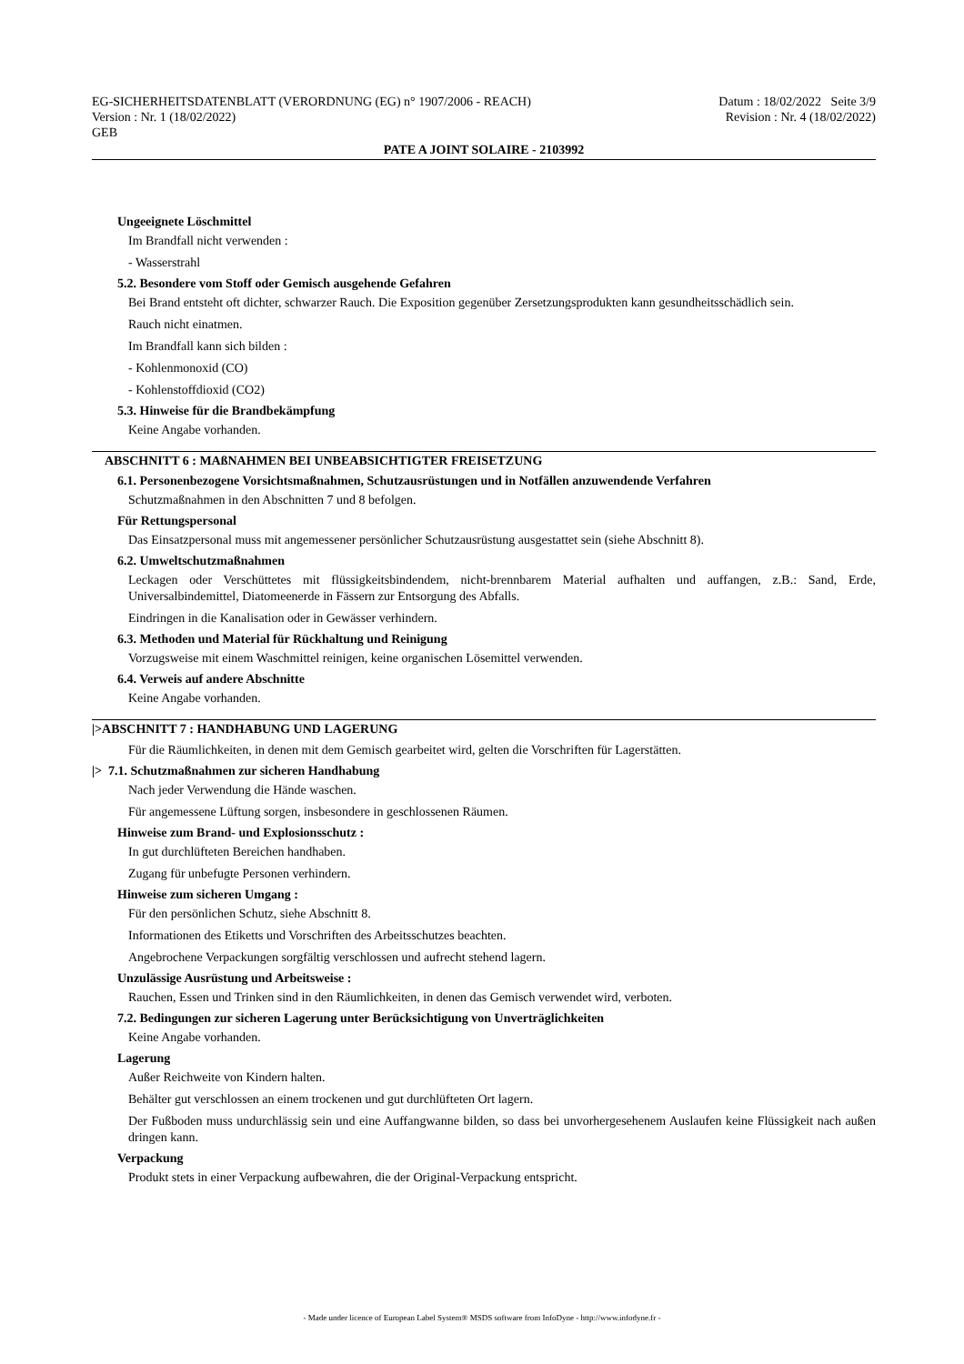EG-SICHERHEITSDATENBLATT (VERORDNUNG (EG) n° 1907/2006 - REACH) Datum : 18/02/2022 Seite 3/9
Version : Nr. 1 (18/02/2022) Revision : Nr. 4 (18/02/2022)
GEB
PATE A JOINT SOLAIRE - 2103992
Ungeeignete Löschmittel
Im Brandfall nicht verwenden :
- Wasserstrahl
5.2. Besondere vom Stoff oder Gemisch ausgehende Gefahren
Bei Brand entsteht oft dichter, schwarzer Rauch. Die Exposition gegenüber Zersetzungsprodukten kann gesundheitsschädlich sein.
Rauch nicht einatmen.
Im Brandfall kann sich bilden :
- Kohlenmonoxid (CO)
- Kohlenstoffdioxid (CO2)
5.3. Hinweise für die Brandbekämpfung
Keine Angabe vorhanden.
ABSCHNITT 6 : MAßNAHMEN BEI UNBEABSICHTIGTER FREISETZUNG
6.1. Personenbezogene Vorsichtsmaßnahmen, Schutzausrüstungen und in Notfällen anzuwendende Verfahren
Schutzmaßnahmen in den Abschnitten 7 und 8 befolgen.
Für Rettungspersonal
Das Einsatzpersonal muss mit angemessener persönlicher Schutzausrüstung ausgestattet sein (siehe Abschnitt 8).
6.2. Umweltschutzmaßnahmen
Leckagen oder Verschüttetes mit flüssigkeitsbindendem, nicht-brennbarem Material aufhalten und auffangen, z.B.: Sand, Erde, Universalbindemittel, Diatomeenerde in Fässern zur Entsorgung des Abfalls.
Eindringen in die Kanalisation oder in Gewässer verhindern.
6.3. Methoden und Material für Rückhaltung und Reinigung
Vorzugsweise mit einem Waschmittel reinigen, keine organischen Lösemittel verwenden.
6.4. Verweis auf andere Abschnitte
Keine Angabe vorhanden.
|>ABSCHNITT 7 : HANDHABUNG UND LAGERUNG
Für die Räumlichkeiten, in denen mit dem Gemisch gearbeitet wird, gelten die Vorschriften für Lagerstätten.
|> 7.1. Schutzmaßnahmen zur sicheren Handhabung
Nach jeder Verwendung die Hände waschen.
Für angemessene Lüftung sorgen, insbesondere in geschlossenen Räumen.
Hinweise zum Brand- und Explosionsschutz :
In gut durchlüfteten Bereichen handhaben.
Zugang für unbefugte Personen verhindern.
Hinweise zum sicheren Umgang :
Für den persönlichen Schutz, siehe Abschnitt 8.
Informationen des Etiketts und Vorschriften des Arbeitsschutzes beachten.
Angebrochene Verpackungen sorgfältig verschlossen und aufrecht stehend lagern.
Unzulässige Ausrüstung und Arbeitsweise :
Rauchen, Essen und Trinken sind in den Räumlichkeiten, in denen das Gemisch verwendet wird, verboten.
7.2. Bedingungen zur sicheren Lagerung unter Berücksichtigung von Unverträglichkeiten
Keine Angabe vorhanden.
Lagerung
Außer Reichweite von Kindern halten.
Behälter gut verschlossen an einem trockenen und gut durchlüfteten Ort lagern.
Der Fußboden muss undurchlässig sein und eine Auffangwanne bilden, so dass bei unvorhergesehenem Auslaufen keine Flüssigkeit nach außen dringen kann.
Verpackung
Produkt stets in einer Verpackung aufbewahren, die der Original-Verpackung entspricht.
- Made under licence of European Label System® MSDS software from InfoDyne - http://www.infodyne.fr -